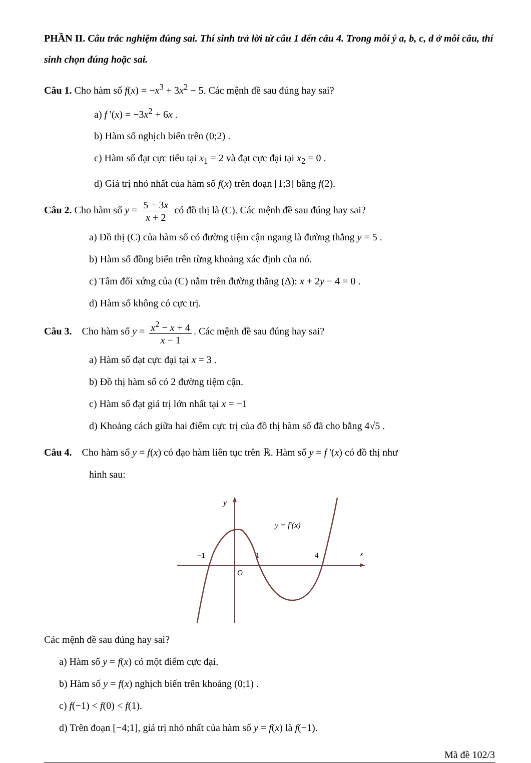PHẦN II. Câu trắc nghiệm đúng sai. Thí sinh trả lời từ câu 1 đến câu 4. Trong mỗi ý a, b, c, d ở mỗi câu, thí sinh chọn đúng hoặc sai.
Câu 1. Cho hàm số f(x) = −x<sup>3</sup> + 3x<sup>2</sup> − 5. Các mệnh đề sau đúng hay sai?
a) f '(x) = −3x<sup>2</sup> + 6x .
b) Hàm số nghịch biến trên (0;2) .
c) Hàm số đạt cực tiểu tại x<sub>1</sub> = 2 và đạt cực đại tại x<sub>2</sub> = 0 .
d) Giá trị nhỏ nhất của hàm số f(x) trên đoạn [1;3] bằng f(2).
Câu 2. Cho hàm số y = 5 − 3x x + 2 có đồ thị là (C). Các mệnh đề sau đúng hay sai?
a) Đồ thị (C) của hàm số có đường tiệm cận ngang là đường thẳng y = 5 .
b) Hàm số đồng biến trên từng khoảng xác định của nó.
c) Tâm đối xứng của (C) nằm trên đường thẳng (Δ): x + 2y − 4 = 0 .
d) Hàm số không có cực trị.
Câu 3. Cho hàm số y = x<sup>2</sup> − x + 4 x − 1. Các mệnh đề sau đúng hay sai?
a) Hàm số đạt cực đại tại x = 3 .
b) Đồ thị hàm số có 2 đường tiệm cận.
c) Hàm số đạt giá trị lớn nhất tại x = −1
d) Khoảng cách giữa hai điểm cực trị của đồ thị hàm số đã cho bằng 4√5 .
Câu 4. Cho hàm số y = f(x) có đạo hàm liên tục trên ℝ. Hàm số y = f '(x) có đồ thị như
hình sau:
y
y = f′(x)
−1
1
4
x
O
Các mệnh đề sau đúng hay sai?
a) Hàm số y = f(x) có một điểm cực đại.
b) Hàm số y = f(x) nghịch biến trên khoảng (0;1) .
c) f(−1) < f(0) < f(1).
d) Trên đoạn [−4;1], giá trị nhỏ nhất của hàm số y = f(x) là f(−1).
Mã đề 102/3